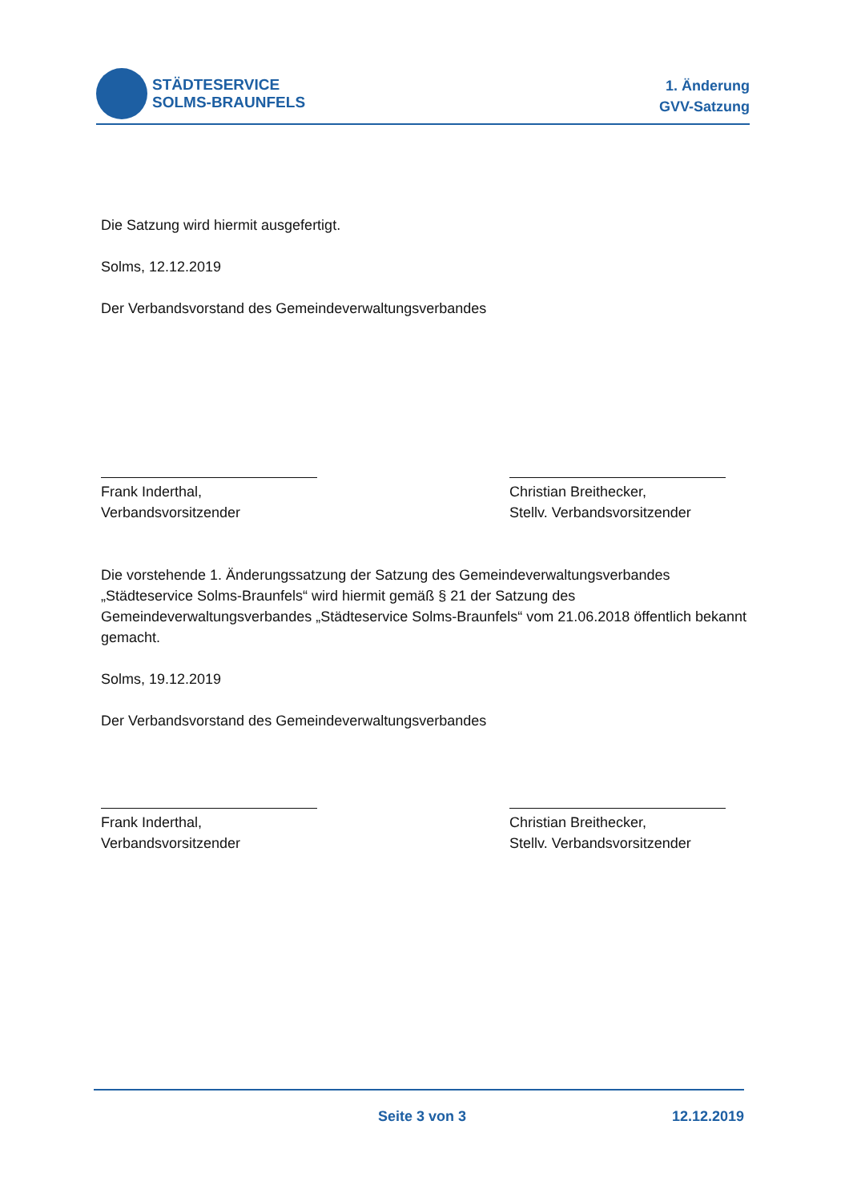STÄDTESERVICE
SOLMS-BRAUNFELS
1. Änderung
GVV-Satzung
Die Satzung wird hiermit ausgefertigt.
Solms, 12.12.2019
Der Verbandsvorstand des Gemeindeverwaltungsverbandes
Frank Inderthal,
Verbandsvorsitzender
Christian Breithecker,
Stellv. Verbandsvorsitzender
Die vorstehende 1. Änderungssatzung der Satzung des Gemeindeverwaltungsverbandes „Städteservice Solms-Braunfels“ wird hiermit gemäß § 21 der Satzung des Gemeindeverwaltungsverbandes „Städteservice Solms-Braunfels“ vom 21.06.2018 öffentlich bekannt gemacht.
Solms, 19.12.2019
Der Verbandsvorstand des Gemeindeverwaltungsverbandes
Frank Inderthal,
Verbandsvorsitzender
Christian Breithecker,
Stellv. Verbandsvorsitzender
Seite 3 von 3 12.12.2019